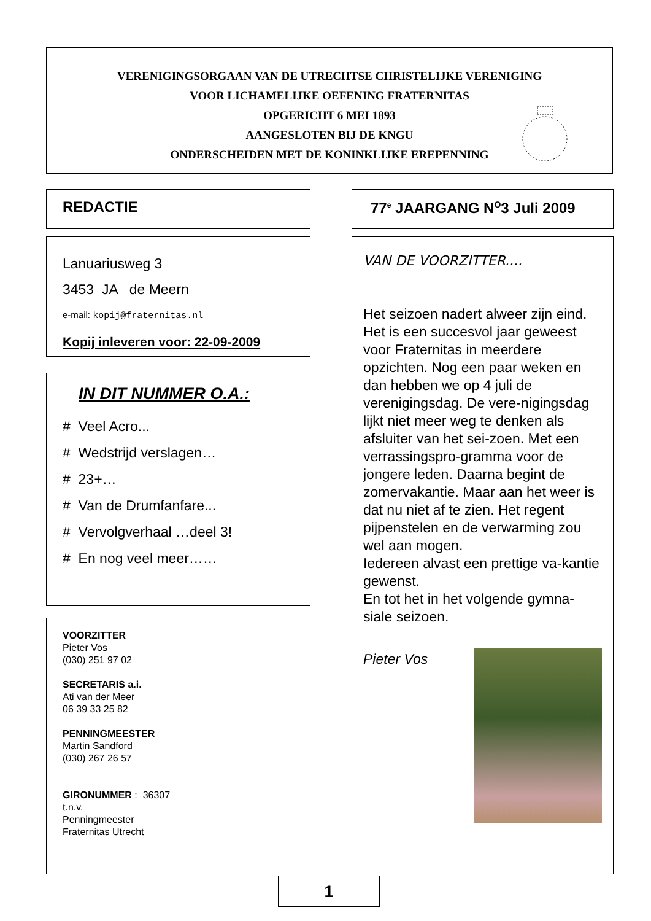VERENIGINGSORGAAN VAN DE UTRECHTSE CHRISTELIJKE VERENIGING
VOOR LICHAMELIJKE OEFENING FRATERNITAS
OPGERICHT 6 MEI 1893
AANGESLOTEN BIJ DE KNGU
ONDERSCHEIDEN MET DE KONINKLIJKE EREPENNING
REDACTIE 77<sup>e</sup> JAARGANG N<sup>O</sup>3 Juli 2009
Lanuariusweg 3
3453 JA de Meern
e-mail: kopij@fraternitas.nl
Kopij inleveren voor: 22-09-2009
IN DIT NUMMER O.A.:
# Veel Acro...
# Wedstrijd verslagen…
# 23+…
# Van de Drumfanfare...
# Vervolgverhaal …deel 3!
# En nog veel meer……
VOORZITTER
Pieter Vos
(030) 251 97 02
SECRETARIS a.i.
Ati van der Meer
06 39 33 25 82
PENNINGMEESTER
Martin Sandford
(030) 267 26 57
GIRONUMMER : 36307
t.n.v.
Penningmeester
Fraternitas Utrecht
VAN DE VOORZITTER....
Het seizoen nadert alweer zijn eind. Het is een succesvol jaar geweest voor Fraternitas in meerdere opzichten. Nog een paar weken en dan hebben we op 4 juli de verenigingsdag. De vere-nigingsdag lijkt niet meer weg te denken als afsluiter van het sei-zoen. Met een verrassingspro-gramma voor de jongere leden. Daarna begint de zomervakantie. Maar aan het weer is dat nu niet af te zien. Het regent pijpenstelen en de verwarming zou wel aan mogen.
Iedereen alvast een prettige va-kantie gewenst.
En tot het in het volgende gymna-siale seizoen.
Pieter Vos
1